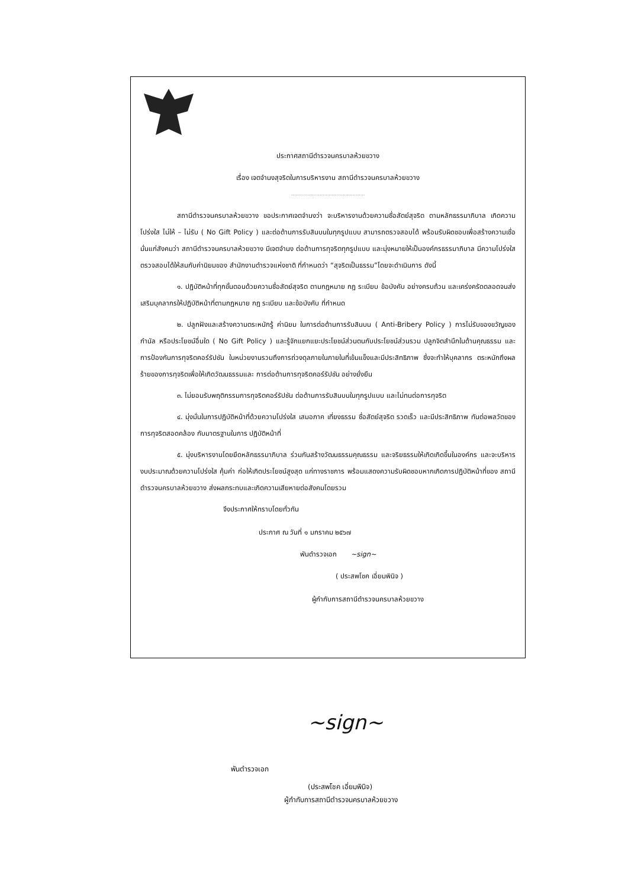ประกาศสถานีตำรวจนครบาลห้วยขวาง
เรื่อง เจตจำนงสุจริตในการบริหารงาน สถานีตำรวจนครบาลห้วยขวาง
.................................................
สถานีตำรวจนครบาลห้วยขวาง ขอประกาศเจตจำนงว่า จะบริหารงานด้วยความซื่อสัตย์สุจริต ตามหลักธรรมาภิบาล เกิดความโปร่งใส ไม่ให้ – ไม่รับ ( No Gift Policy ) และต่อต้านการรับสินบนในทุกรูปแบบ สามารถตรวจสอบได้ พร้อมรับผิดชอบเพื่อสร้างความเชื่อมั่นแก่สังคมว่า สถานีตำรวจนครบาลห้วยขวาง มีเจตจำนง ต่อต้านการทุจริตทุกรูปแบบ และมุ่งหมายให้เป็นองค์กรธรรมาภิบาล มีความโปร่งใส ตรวจสอบได้ให้สมกับค่านิยมของ สำนักงานตำรวจแห่งชาติ ที่กำหนดว่า “สุจริตเป็นธรรม”โดยจะดำเนินการ ดังนี้
๑. ปฏิบัติหน้าที่ทุกขั้นตอนด้วยความซื่อสัตย์สุจริต ตามกฎหมาย กฎ ระเบียบ ข้อบังคับ อย่างครบถ้วน และเคร่งครัดตลอดจนส่งเสริมบุคลากรให้ปฏิบัติหน้าที่ตามกฎหมาย กฎ ระเบียบ และข้อบังคับ ที่กำหนด
๒. ปลูกฝังและสร้างความตระหนักรู้ ค่านิยม ในการต่อต้านการรับสินบน ( Anti-Bribery Policy ) การไม่รับของขวัญของกำนัล หรือประโยชน์อื่นใด ( No Gift Policy ) และรู้จักแยกแยะประโยชน์ส่วนตนกับประโยชน์ส่วนรวม ปลูกจิตสำนึกในด้านคุณธรรม และการป้องกันการทุจริตคอร์รัปชัน ในหน่วยงานรวมถึงการถ่วงดุลภายในภายในที่เข้มแข็งและมีประสิทธิภาพ ซึ่งจะทำให้บุคลากร ตระหนักถึงผลร้ายของการทุจริตเพื่อให้เกิดวัฒนธรรมและ การต่อต้านการทุจริตคอร์รัปชัน อย่างยั่งยืน
๓. ไม่ยอมรับพฤติกรรมการทุจริตคอร์รัปชัน ต่อต้านการรับสินบนในทุกรูปแบบ และไม่ทนต่อการทุจริต
๔. มุ่งมั่นในการปฏิบัติหน้าที่ด้วยความโปร่งใส เสมอภาค เที่ยงธรรม ซื่อสัตย์สุจริต รวดเร็ว และมีประสิทธิภาพ ทันต่อพลวัตของการทุจริตสอดคล้อง กับมาตรฐานในการ ปฏิบัติหน้าที่
๕. มุ่งบริหารงานโดยยึดหลักธรรมาภิบาล ร่วมกันสร้างวัฒนธรรมคุณธรรม และจริยธรรมให้เกิดเกิดขึ้นในองค์กร และจะบริหารงบประมาณด้วยความโปร่งใส คุ้มค่า ก่อให้เกิดประโยชน์สูงสุด แก่ทางราชการ พร้อมแสดงความรับผิดชอบหากเกิดการปฏิบัติหน้าที่ของ สถานีตำรวจนครบาลห้วยขวาง ส่งผลกระทบและเกิดความเสียหายต่อสังคมโดยรวม
จึงประกาศให้ทราบโดยทั่วกัน
ประกาศ ณ วันที่ ๑ มกราคม ๒๕๖๗
พันตำรวจเอก ~sign~
( ประสพโชค เอี่ยมพินิจ )
ผู้กำกับการสถานีตำรวจนครบาลห้วยขวาง
~sign~
พันตำรวจเอก
(ประสพโชค เอี่ยมพินิจ)
ผู้กำกับการสถานีตำรวจนครบาลห้วยขวาง